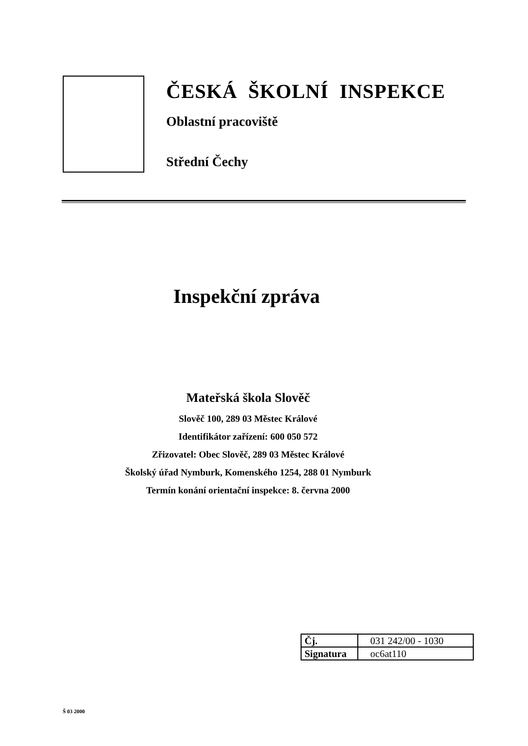ČESKÁ ŠKOLNÍ INSPEKCE
Oblastní pracoviště
Střední Čechy
Inspekční zpráva
Mateřská škola Slověč
Slověč 100, 289 03 Městec Králové
Identifikátor zařízení: 600 050 572
Zřizovatel: Obec Slověč, 289 03 Městec Králové
Školský úřad Nymburk, Komenského 1254, 288 01 Nymburk
Termín konání orientační inspekce: 8. června 2000
| Čj. | 031 242/00 - 1030 |
| Signatura | oc6at110 |
Š 03 2000